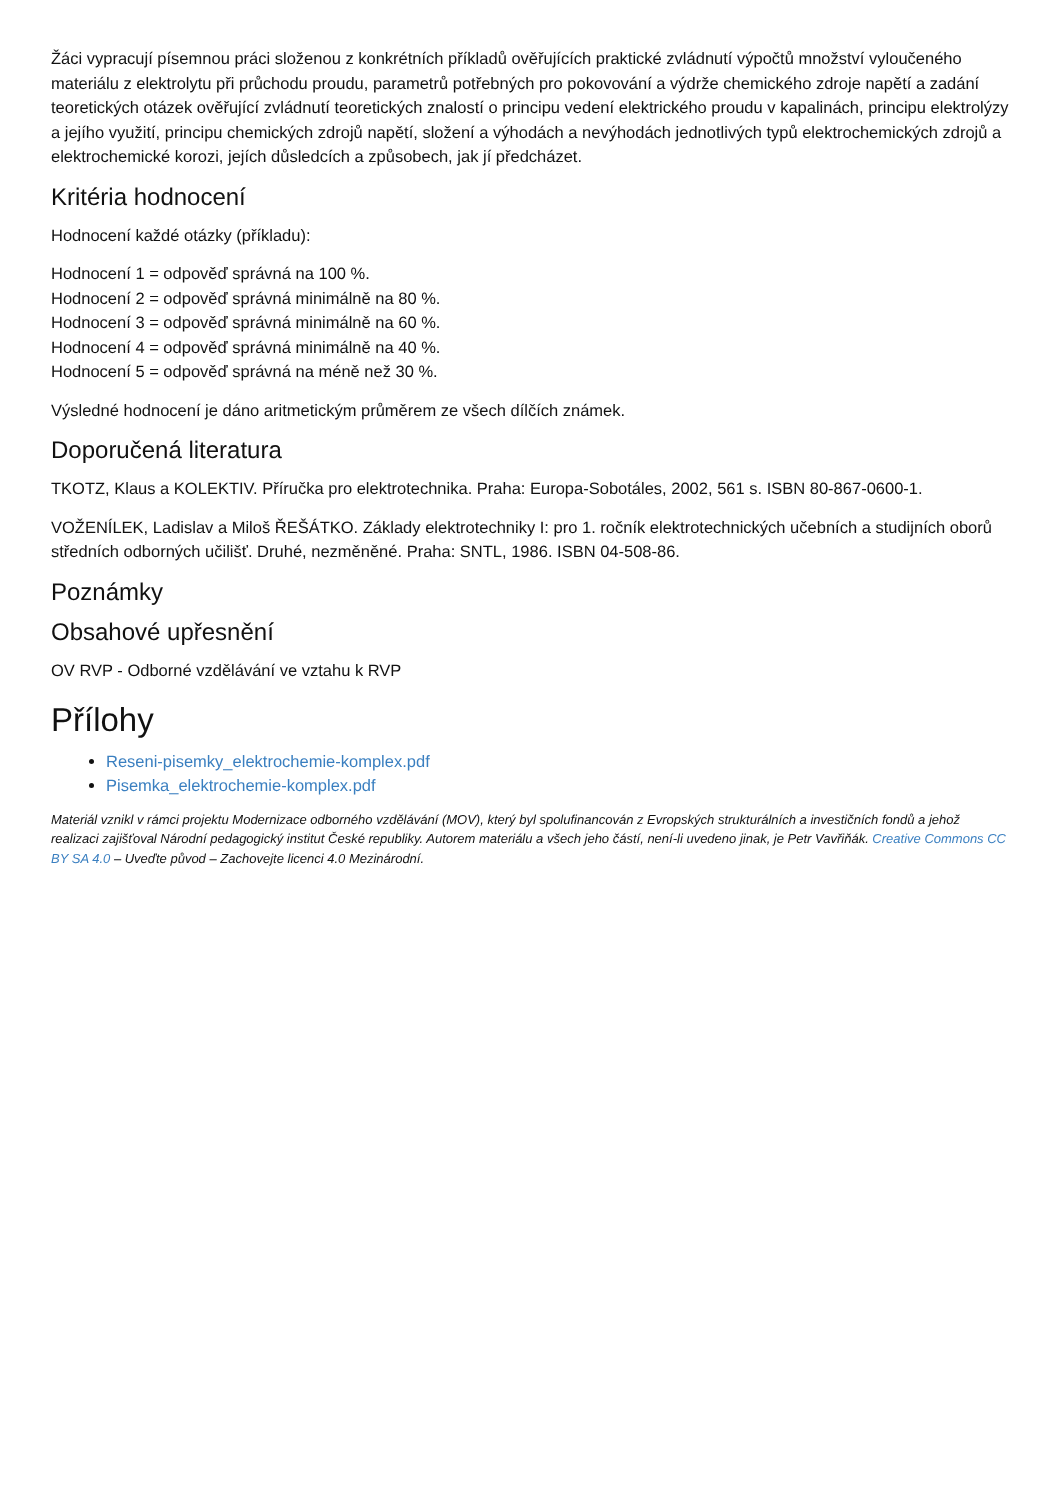Žáci vypracují písemnou práci složenou z konkrétních příkladů ověřujících praktické zvládnutí výpočtů množství vyloučeného materiálu z elektrolytu při průchodu proudu, parametrů potřebných pro pokovování a výdrže chemického zdroje napětí a zadání teoretických otázek ověřující zvládnutí teoretických znalostí o principu vedení elektrického proudu v kapalinách, principu elektrolýzy a jejího využití, principu chemických zdrojů napětí, složení a výhodách a nevýhodách jednotlivých typů elektrochemických zdrojů a elektrochemické korozi, jejích důsledcích a způsobech, jak jí předcházet.
Kritéria hodnocení
Hodnocení každé otázky (příkladu):
Hodnocení 1 = odpověď správná na 100 %.
Hodnocení 2 = odpověď správná minimálně na 80 %.
Hodnocení 3 = odpověď správná minimálně na 60 %.
Hodnocení 4 = odpověď správná minimálně na 40 %.
Hodnocení 5 = odpověď správná na méně než 30 %.
Výsledné hodnocení je dáno aritmetickým průměrem ze všech dílčích známek.
Doporučená literatura
TKOTZ, Klaus a KOLEKTIV. Příručka pro elektrotechnika. Praha: Europa-Sobotáles, 2002, 561 s. ISBN 80-867-0600-1.
VOŽENÍLEK, Ladislav a Miloš ŘEŠÁTKO. Základy elektrotechniky I: pro 1. ročník elektrotechnických učebních a studijních oborů středních odborných učilišť. Druhé, nezměněné. Praha: SNTL, 1986. ISBN 04-508-86.
Poznámky
Obsahové upřesnění
OV RVP - Odborné vzdělávání ve vztahu k RVP
Přílohy
Reseni-pisemky_elektrochemie-komplex.pdf
Pisemka_elektrochemie-komplex.pdf
Materiál vznikl v rámci projektu Modernizace odborného vzdělávání (MOV), který byl spolufinancován z Evropských strukturálních a investičních fondů a jehož realizaci zajišťoval Národní pedagogický institut České republiky. Autorem materiálu a všech jeho částí, není-li uvedeno jinak, je Petr Vavřiňák. Creative Commons CC BY SA 4.0 – Uveďte původ – Zachovejte licenci 4.0 Mezinárodní.